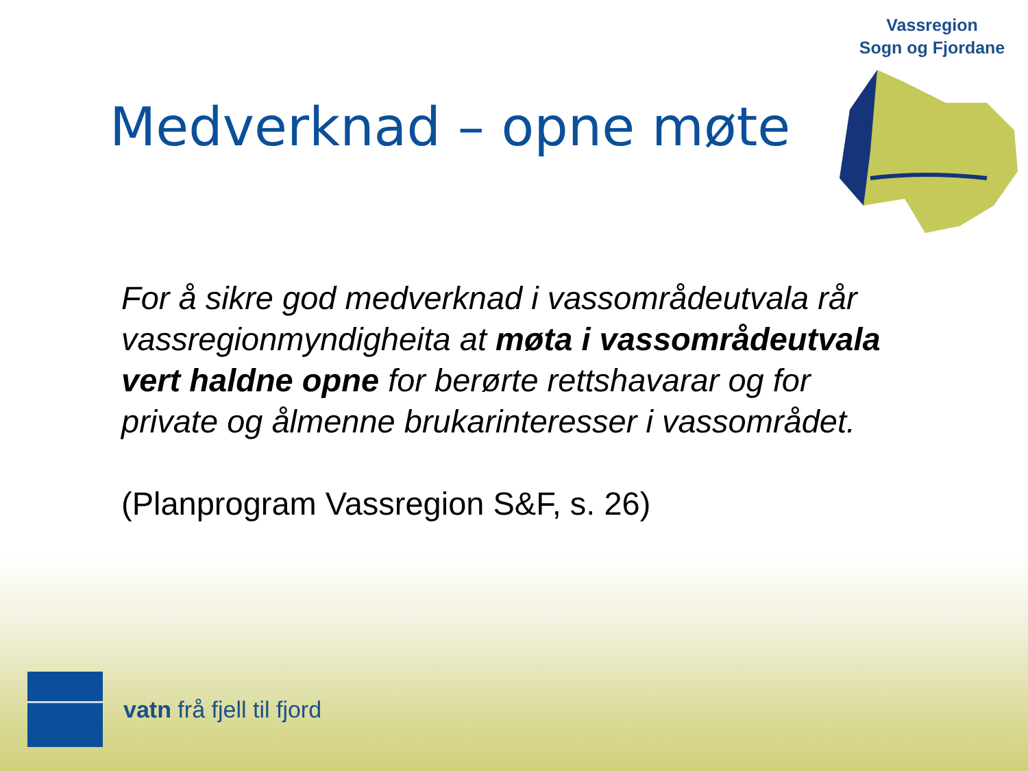Vassregion
Sogn og Fjordane
Medverknad – opne møte
For å sikre god medverknad i vassområdeutvala rår vassregionmyndigheita at møta i vassområdeutvala vert haldne opne for berørte rettshavarar og for private og ålmenne brukarinteresser i vassområdet.
(Planprogram Vassregion S&F, s. 26)
vatn frå fjell til fjord